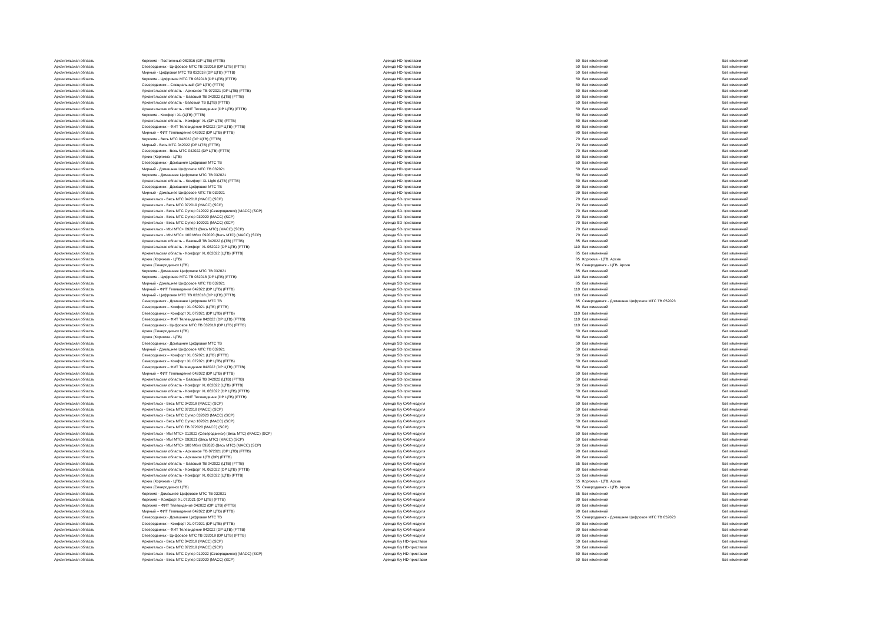| Архангельская область | Коряжма - Постоянный 082016 (DP ЦТВ) (FTTB) | Аренда HD-приставки | 50 | Без изменений | Без изменений |
| Архангельская область | Северодвинск - Цифровое МТС ТВ 032018 (DP ЦТВ) (FTTB) | Аренда HD-приставки | 50 | Без изменений | Без изменений |
| Архангельская область | Мирный - Цифровое МТС ТВ 032018 (DP ЦТВ) (FTTB) | Аренда HD-приставки | 50 | Без изменений | Без изменений |
| Архангельская область | Коряжма - Цифровое МТС ТВ 032018 (DP ЦТВ) (FTTB) | Аренда HD-приставки | 50 | Без изменений | Без изменений |
| Архангельская область | Северодвинск – Специальный (DP ЦТВ) (FTTB) | Аренда HD-приставки | 50 | Без изменений | Без изменений |
| Архангельская область | Архангельская область - Архивное ТВ 072021 (DP ЦТВ) (FTTB) | Аренда HD-приставки | 50 | Без изменений | Без изменений |
| Архангельская область | Архангельская область – Базовый ТВ 042022 (ЦТВ) (FTTB) | Аренда HD-приставки | 50 | Без изменений | Без изменений |
| Архангельская область | Архангельская область - Базовый ТВ (ЦТВ) (FTTB) | Аренда HD-приставки | 50 | Без изменений | Без изменений |
| Архангельская область | Архангельская область - ФИТ Телевидение (DP ЦТВ) (FTTB) | Аренда HD-приставки | 50 | Без изменений | Без изменений |
| Архангельская область | Коряжма - Комфорт XL (ЦТВ) (FTTB) | Аренда HD-приставки | 50 | Без изменений | Без изменений |
| Архангельская область | Архангельская область - Комфорт XL (DP ЦТВ) (FTTB) | Аренда HD-приставки | 50 | Без изменений | Без изменений |
| Архангельская область | Северодвинск – ФИТ Телевидение 042022 (DP ЦТВ) (FTTB) | Аренда HD-приставки | 80 | Без изменений | Без изменений |
| Архангельская область | Мирный – ФИТ Телевидение 042022 (DP ЦТВ) (FTTB) | Аренда HD-приставки | 80 | Без изменений | Без изменений |
| Архангельская область | Коряжма - Весь МТС 042022 (DP ЦТВ) (FTTB) | Аренда HD-приставки | 70 | Без изменений | Без изменений |
| Архангельская область | Мирный - Весь МТС 042022 (DP ЦТВ) (FTTB) | Аренда HD-приставки | 70 | Без изменений | Без изменений |
| Архангельская область | Северодвинск - Весь МТС 042022 (DP ЦТВ) (FTTB) | Аренда HD-приставки | 70 | Без изменений | Без изменений |
| Архангельская область | Архив (Коряжма - ЦТВ) | Аренда HD-приставки | 50 | Без изменений | Без изменений |
| Архангельская область | Северодвинск - Домашнее Цифровое МТС ТВ | Аренда HD-приставки | 50 | Без изменений | Без изменений |
| Архангельская область | Мирный - Домашнее Цифровое МТС ТВ 032021 | Аренда HD-приставки | 50 | Без изменений | Без изменений |
| Архангельская область | Коряжма - Домашнее Цифровое МТС ТВ 032021 | Аренда HD-приставки | 50 | Без изменений | Без изменений |
| Архангельская область | Архангельская область – Комфорт XL Light (ЦТВ) (FTTB) | Аренда HD-приставки | 50 | Без изменений | Без изменений |
| Архангельская область | Северодвинск - Домашнее Цифровое МТС ТВ | Аренда HD-приставки | 99 | Без изменений | Без изменений |
| Архангельская область | Мирный - Домашнее Цифровое МТС ТВ 032021 | Аренда HD-приставки | 99 | Без изменений | Без изменений |
| Архангельская область | Архангельск - Весь МТС 042018 (MACC) (SCP) | Аренда SD-приставки | 70 | Без изменений | Без изменений |
| Архангельская область | Архангельск - Весь МТС 072019 (MACC) (SCP) | Аренда SD-приставки | 70 | Без изменений | Без изменений |
| Архангельская область | Архангельск - Весь МТС Супер 012022 (Северодвинск) (MACC) (SCP) | Аренда SD-приставки | 70 | Без изменений | Без изменений |
| Архангельская область | Архангельск - Весь МТС Супер 032020 (MACC) (SCP) | Аренда SD-приставки | 70 | Без изменений | Без изменений |
| Архангельская область | Архангельск - Весь МТС Супер 102021 (MACC) (SCP) | Аренда SD-приставки | 70 | Без изменений | Без изменений |
| Архангельская область | Архангельск - МЫ МТС+ 092021 (Весь МТС) (MACC) (SCP) | Аренда SD-приставки | 70 | Без изменений | Без изменений |
| Архангельская область | Архангельск - МЫ МТС+ 100 Мбит 092020 (Весь МТС) (MACC) (SCP) | Аренда SD-приставки | 70 | Без изменений | Без изменений |
| Архангельская область | Архангельская область – Базовый ТВ 042022 (ЦТВ) (FTTB) | Аренда SD-приставки | 85 | Без изменений | Без изменений |
| Архангельская область | Архангельская область - Комфорт XL 062022 (DP ЦТВ) (FTTB) | Аренда SD-приставки | 110 | Без изменений | Без изменений |
| Архангельская область | Архангельская область - Комфорт XL 062022 (ЦТВ) (FTTB) | Аренда SD-приставки | 85 | Без изменений | Без изменений |
| Архангельская область | Архив (Коряжма - ЦТВ) | Аренда SD-приставки | 85 | Коряжма - ЦТВ. Архив | Без изменений |
| Архангельская область | Архив (Северодвинск ЦТВ) | Аренда SD-приставки | 85 | Северодвинск - ЦТВ. Архив | Без изменений |
| Архангельская область | Коряжма - Домашнее Цифровое МТС ТВ 032021 | Аренда SD-приставки | 85 | Без изменений | Без изменений |
| Архангельская область | Коряжма - Цифровое МТС ТВ 032018 (DP ЦТВ) (FTTB) | Аренда SD-приставки | 110 | Без изменений | Без изменений |
| Архангельская область | Мирный - Домашнее Цифровое МТС ТВ 032021 | Аренда SD-приставки | 85 | Без изменений | Без изменений |
| Архангельская область | Мирный – ФИТ Телевидение 042022 (DP ЦТВ) (FTTB) | Аренда SD-приставки | 110 | Без изменений | Без изменений |
| Архангельская область | Мирный - Цифровое МТС ТВ 032018 (DP ЦТВ) (FTTB) | Аренда SD-приставки | 110 | Без изменений | Без изменений |
| Архангельская область | Северодвинск - Домашнее Цифровое МТС ТВ | Аренда SD-приставки | 85 | Северодвинск - Домашнее Цифровое МТС ТВ 052023 | Без изменений |
| Архангельская область | Северодвинск – Комфорт XL 052021 (ЦТВ) (FTTB) | Аренда SD-приставки | 85 | Без изменений | Без изменений |
| Архангельская область | Северодвинск – Комфорт XL 072021 (DP ЦТВ) (FTTB) | Аренда SD-приставки | 110 | Без изменений | Без изменений |
| Архангельская область | Северодвинск – ФИТ Телевидение 042022 (DP ЦТВ) (FTTB) | Аренда SD-приставки | 110 | Без изменений | Без изменений |
| Архангельская область | Северодвинск - Цифровое МТС ТВ 032018 (DP ЦТВ) (FTTB) | Аренда SD-приставки | 110 | Без изменений | Без изменений |
| Архангельская область | Архив (Северодвинск ЦТВ) | Аренда SD-приставки | 50 | Без изменений | Без изменений |
| Архангельская область | Архив (Коряжма - ЦТВ) | Аренда SD-приставки | 50 | Без изменений | Без изменений |
| Архангельская область | Северодвинск - Домашнее Цифровое МТС ТВ | Аренда SD-приставки | 50 | Без изменений | Без изменений |
| Архангельская область | Мирный - Домашнее Цифровое МТС ТВ 032021 | Аренда SD-приставки | 50 | Без изменений | Без изменений |
| Архангельская область | Северодвинск – Комфорт XL 052021 (ЦТВ) (FTTB) | Аренда SD-приставки | 50 | Без изменений | Без изменений |
| Архангельская область | Северодвинск – Комфорт XL 072021 (DP ЦТВ) (FTTB) | Аренда SD-приставки | 50 | Без изменений | Без изменений |
| Архангельская область | Северодвинск – ФИТ Телевидение 042022 (DP ЦТВ) (FTTB) | Аренда SD-приставки | 50 | Без изменений | Без изменений |
| Архангельская область | Мирный – ФИТ Телевидение 042022 (DP ЦТВ) (FTTB) | Аренда SD-приставки | 50 | Без изменений | Без изменений |
| Архангельская область | Архангельская область – Базовый ТВ 042022 (ЦТВ) (FTTB) | Аренда SD-приставки | 50 | Без изменений | Без изменений |
| Архангельская область | Архангельская область - Комфорт XL 062022 (ЦТВ) (FTTB) | Аренда SD-приставки | 50 | Без изменений | Без изменений |
| Архангельская область | Архангельская область - Комфорт XL 062022 (DP ЦТВ) (FTTB) | Аренда SD-приставки | 50 | Без изменений | Без изменений |
| Архангельская область | Архангельская область - ФИТ Телевидение (DP ЦТВ) (FTTB) | Аренда SD-приставки | 50 | Без изменений | Без изменений |
| Архангельская область | Архангельск - Весь МТС 042018 (MACC) (SCP) | Аренда б/у CAM-модуля | 50 | Без изменений | Без изменений |
| Архангельская область | Архангельск - Весь МТС 072019 (MACC) (SCP) | Аренда б/у CAM-модуля | 50 | Без изменений | Без изменений |
| Архангельская область | Архангельск - Весь МТС Супер 032020 (MACC) (SCP) | Аренда б/у CAM-модуля | 50 | Без изменений | Без изменений |
| Архангельская область | Архангельск - Весь МТС Супер 102021 (MACC) (SCP) | Аренда б/у CAM-модуля | 50 | Без изменений | Без изменений |
| Архангельская область | Архангельск - Весь МТС ТВ 072020 (MACC) (SCP) | Аренда б/у CAM-модуля | 50 | Без изменений | Без изменений |
| Архангельская область | Архангельск - МЫ МТС+ 012022 (Северодвинск) (Весь МТС) (MACC) (SCP) | Аренда б/у CAM-модуля | 50 | Без изменений | Без изменений |
| Архангельская область | Архангельск - МЫ МТС+ 092021 (Весь МТС) (MACC) (SCP) | Аренда б/у CAM-модуля | 50 | Без изменений | Без изменений |
| Архангельская область | Архангельск - МЫ МТС+ 100 Мбит 092020 (Весь МТС) (MACC) (SCP) | Аренда б/у CAM-модуля | 50 | Без изменений | Без изменений |
| Архангельская область | Архангельская область - Архивное ТВ 072021 (DP ЦТВ) (FTTB) | Аренда б/у CAM-модуля | 90 | Без изменений | Без изменений |
| Архангельская область | Архангельская область - Архивное ЦТВ (DP) (FTTB) | Аренда б/у CAM-модуля | 90 | Без изменений | Без изменений |
| Архангельская область | Архангельская область – Базовый ТВ 042022 (ЦТВ) (FTTB) | Аренда б/у CAM-модуля | 55 | Без изменений | Без изменений |
| Архангельская область | Архангельская область - Комфорт XL 062022 (DP ЦТВ) (FTTB) | Аренда б/у CAM-модуля | 90 | Без изменений | Без изменений |
| Архангельская область | Архангельская область - Комфорт XL 062022 (ЦТВ) (FTTB) | Аренда б/у CAM-модуля | 55 | Без изменений | Без изменений |
| Архангельская область | Архив (Коряжма - ЦТВ) | Аренда б/у CAM-модуля | 55 | Коряжма - ЦТВ. Архив | Без изменений |
| Архангельская область | Архив (Северодвинск ЦТВ) | Аренда б/у CAM-модуля | 55 | Северодвинск - ЦТВ. Архив | Без изменений |
| Архангельская область | Коряжма - Домашнее Цифровое МТС ТВ 032021 | Аренда б/у CAM-модуля | 55 | Без изменений | Без изменений |
| Архангельская область | Коряжма – Комфорт XL 072021 (DP ЦТВ) (FTTB) | Аренда б/у CAM-модуля | 90 | Без изменений | Без изменений |
| Архангельская область | Коряжма – ФИТ Телевидение 042022 (DP ЦТВ) (FTTB) | Аренда б/у CAM-модуля | 90 | Без изменений | Без изменений |
| Архангельская область | Мирный – ФИТ Телевидение 042022 (DP ЦТВ) (FTTB) | Аренда б/у CAM-модуля | 90 | Без изменений | Без изменений |
| Архангельская область | Северодвинск - Домашнее Цифровое МТС ТВ | Аренда б/у CAM-модуля | 55 | Северодвинск - Домашнее Цифровое МТС ТВ 052023 | Без изменений |
| Архангельская область | Северодвинск – Комфорт XL 072021 (DP ЦТВ) (FTTB) | Аренда б/у CAM-модуля | 90 | Без изменений | Без изменений |
| Архангельская область | Северодвинск – ФИТ Телевидение 042022 (DP ЦТВ) (FTTB) | Аренда б/у CAM-модуля | 90 | Без изменений | Без изменений |
| Архангельская область | Северодвинск - Цифровое МТС ТВ 032018 (DP ЦТВ) (FTTB) | Аренда б/у CAM-модуля | 90 | Без изменений | Без изменений |
| Архангельская область | Архангельск - Весь МТС 042018 (MACC) (SCP) | Аренда б/у HD-приставки | 50 | Без изменений | Без изменений |
| Архангельская область | Архангельск - Весь МТС 072019 (MACC) (SCP) | Аренда б/у HD-приставки | 50 | Без изменений | Без изменений |
| Архангельская область | Архангельск - Весь МТС Супер 012022 (Северодвинск) (MACC) (SCP) | Аренда б/у HD-приставки | 50 | Без изменений | Без изменений |
| Архангельская область | Архангельск - Весь МТС Супер 032020 (MACC) (SCP) | Аренда б/у HD-приставки | 50 | Без изменений | Без изменений |